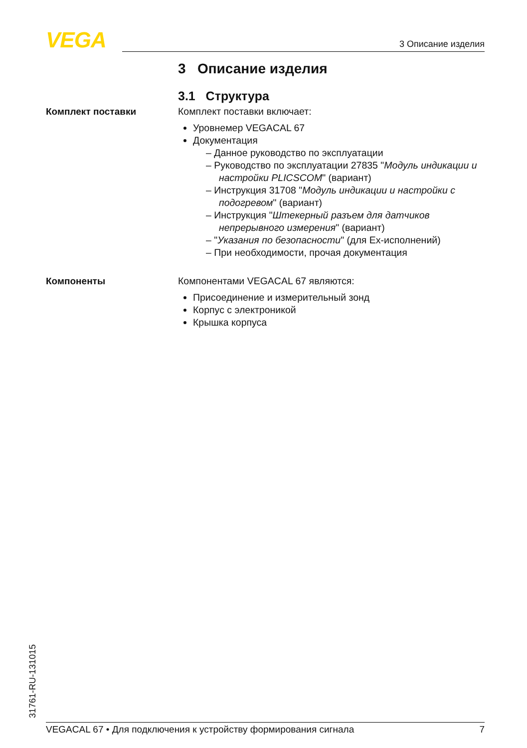VEGA 3 Описание изделия
3 Описание изделия
3.1 Структура
Комплект поставки
Комплект поставки включает:
Уровнемер VEGACAL 67
Документация
– Данное руководство по эксплуатации
– Руководство по эксплуатации 27835 "Модуль индикации и настройки PLICSCOM" (вариант)
– Инструкция 31708 "Модуль индикации и настройки с подогревом" (вариант)
– Инструкция "Штекерный разъем для датчиков непрерывного измерения" (вариант)
– "Указания по безопасности" (для Ex-исполнений)
– При необходимости, прочая документация
Компоненты
Компонентами VEGACAL 67 являются:
Присоединение и измерительный зонд
Корпус с электроникой
Крышка корпуса
31761-RU-131015 VEGACAL 67 • Для подключения к устройству формирования сигнала 7